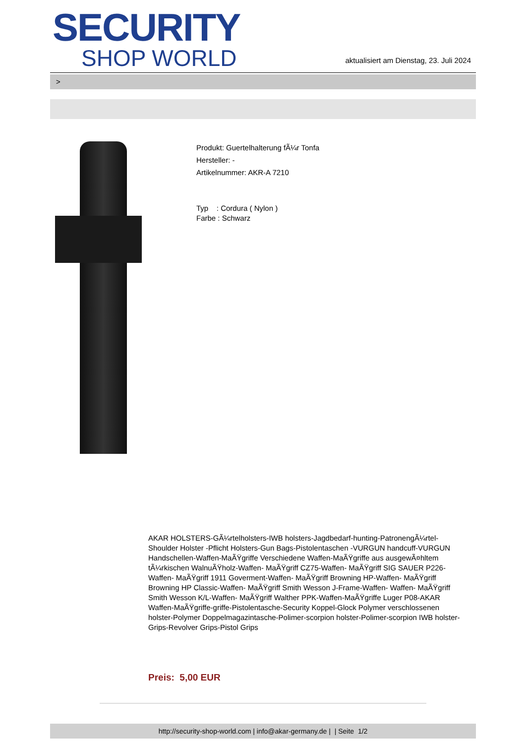SECURITY
SHOP WORLD
aktualisiert am Dienstag, 23. Juli 2024
>
Produkt: Guertelhalterung fÃ¼r Tonfa
Hersteller: -
Artikelnummer: AKR-A 7210
Typ : Cordura ( Nylon )
Farbe : Schwarz
AKAR HOLSTERS-GÃ¼rtelholsters-IWB holsters-Jagdbedarf-hunting-PatronengÃ¼rtel- Shoulder Holster -Pflicht Holsters-Gun Bags-Pistolentaschen -VURGUN handcuff-VURGUN Handschellen-Waffen-MaÃŸgriffe Verschiedene Waffen-MaÃŸgriffe aus ausgewÃ¤hltem tÃ¼rkischen WalnuÃŸholz-Waffen- MaÃŸgriff CZ75-Waffen- MaÃŸgriff SIG SAUER P226-Waffen- MaÃŸgriff 1911 Goverment-Waffen- MaÃŸgriff Browning HP-Waffen- MaÃŸgriff Browning HP Classic-Waffen- MaÃŸgriff Smith Wesson J-Frame-Waffen- Waffen- MaÃŸgriff Smith Wesson K/L-Waffen- MaÃŸgriff Walther PPK-Waffen-MaÃŸgriffe Luger P08-AKAR Waffen-MaÃŸgriffe-griffe-Pistolentasche-Security Koppel-Glock Polymer verschlossenen holster-Polymer Doppelmagazintasche-Polimer-scorpion holster-Polimer-scorpion IWB holster-Grips-Revolver Grips-Pistol Grips
Preis: 5,00 EUR
http://security-shop-world.com | info@akar-germany.de | | Seite 1/2